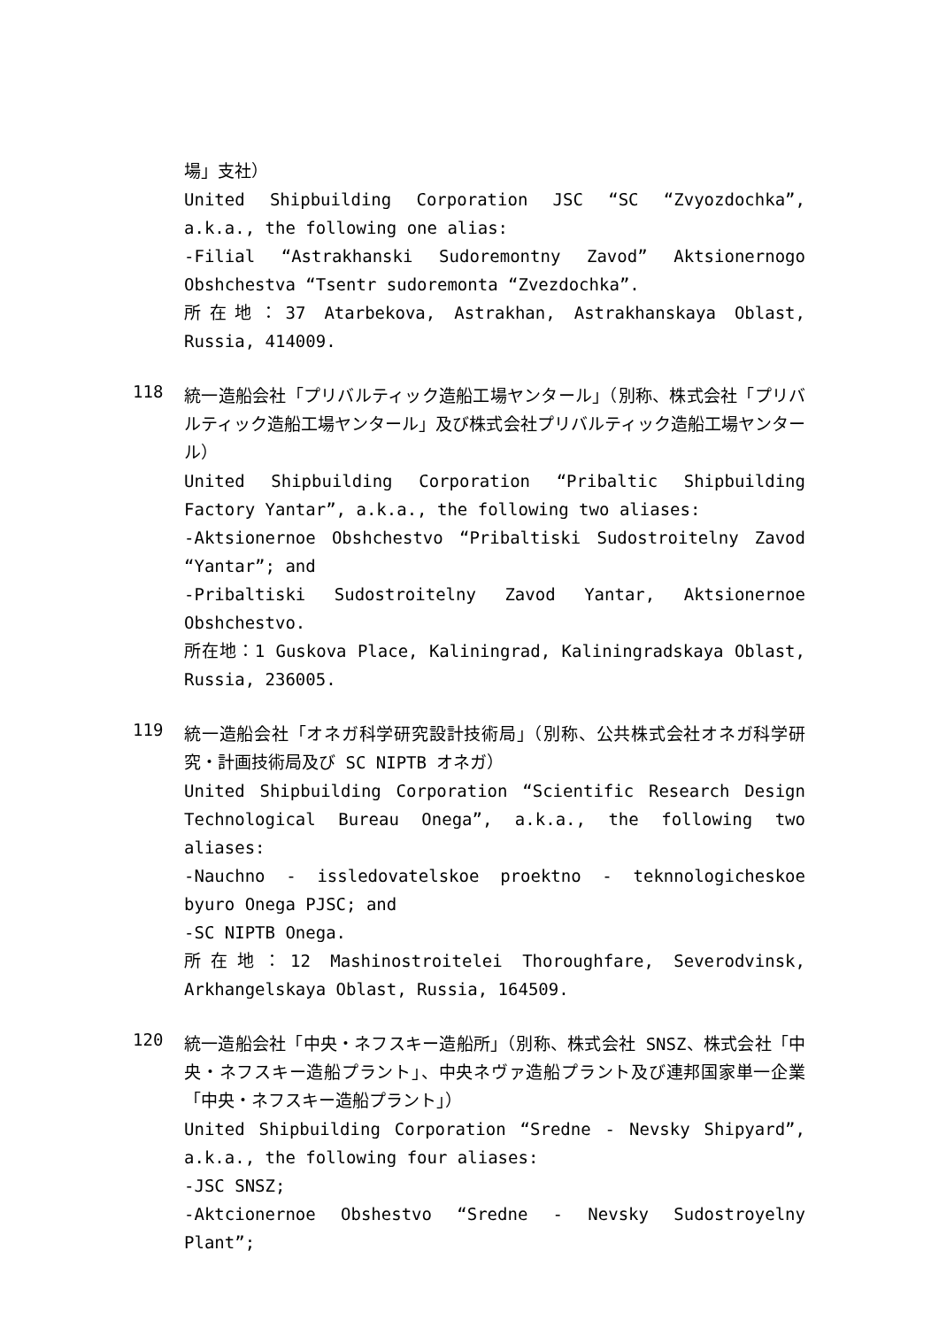場」支社）
United Shipbuilding Corporation JSC “SC “Zvyozdochka”, a.k.a., the following one alias:
-Filial “Astrakhanski Sudoremontny Zavod” Aktsionernogo Obshchestva “Tsentr sudoremonta “Zvezdochka”.
所在地：37 Atarbekova, Astrakhan, Astrakhanskaya Oblast, Russia, 414009.
118
統一造船会社「プリバルティック造船工場ヤンタール」（別称、株式会社「プリバルティック造船工場ヤンタール」及び株式会社プリバルティック造船工場ヤンタール）
United Shipbuilding Corporation “Pribaltic Shipbuilding Factory Yantar”, a.k.a., the following two aliases:
-Aktsionernoe Obshchestvo “Pribaltiski Sudostroitelny Zavod “Yantar”; and
-Pribaltiski Sudostroitelny Zavod Yantar, Aktsionernoe Obshchestvo.
所在地：1 Guskova Place, Kaliningrad, Kaliningradskaya Oblast, Russia, 236005.
119
統一造船会社「オネガ科学研究設計技術局」（別称、公共株式会社オネガ科学研究・計画技術局及び SC NIPTB オネガ）
United Shipbuilding Corporation “Scientific Research Design Technological Bureau Onega”, a.k.a., the following two aliases:
-Nauchno - issledovatelskoe proektno - teknnologicheskoe byuro Onega PJSC; and
-SC NIPTB Onega.
所在地：12 Mashinostroitelei Thoroughfare, Severodvinsk, Arkhangelskaya Oblast, Russia, 164509.
120
統一造船会社「中央・ネフスキー造船所」（別称、株式会社 SNSZ、株式会社「中央・ネフスキー造船プラント」、中央ネヴァ造船プラント及び連邦国家単一企業 「中央・ネフスキー造船プラント」）
United Shipbuilding Corporation “Sredne - Nevsky Shipyard”, a.k.a., the following four aliases:
-JSC SNSZ;
-Aktcionernoe Obshestvo “Sredne - Nevsky Sudostroyelny Plant”;